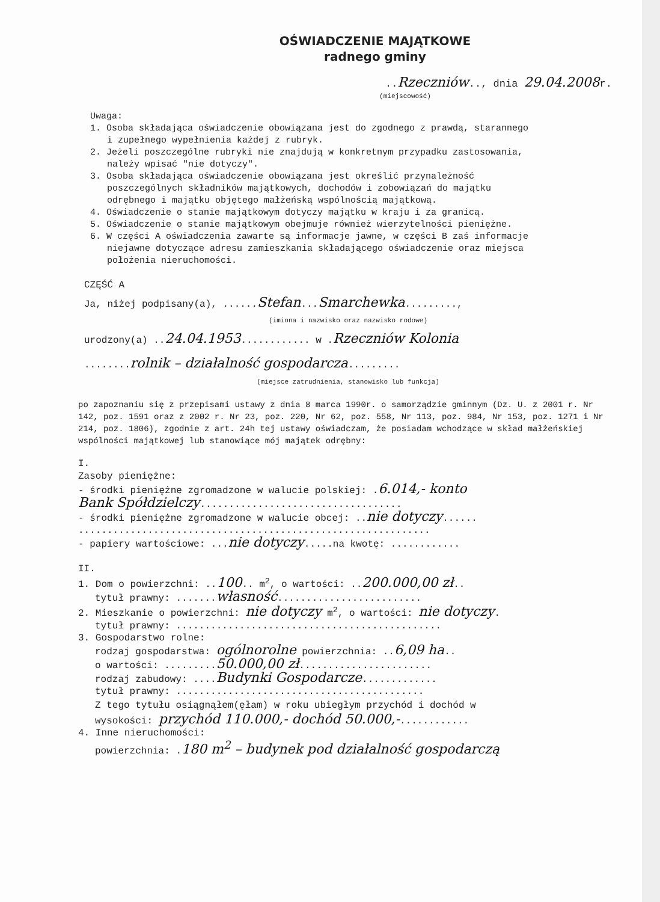OŚWIADCZENIE MAJĄTKOWE
radnego gminy
..Rzeczniów.., dnia 29.04.2008r.
(miejscowość)
Uwaga:
1. Osoba składająca oświadczenie obowiązana jest do zgodnego z prawdą, starannego
i zupełnego wypełnienia każdej z rubryk.
2. Jeżeli poszczególne rubryki nie znajdują w konkretnym przypadku zastosowania,
należy wpisać "nie dotyczy".
3. Osoba składająca oświadczenie obowiązana jest określić przynależność
poszczególnych składników majątkowych, dochodów i zobowiązań do majątku
odrębnego i majątku objętego małżeńską wspólnością majątkową.
4. Oświadczenie o stanie majątkowym dotyczy majątku w kraju i za granicą.
5. Oświadczenie o stanie majątkowym obejmuje również wierzytelności pieniężne.
6. W części A oświadczenia zawarte są informacje jawne, w części B zaś informacje
niejawne dotyczące adresu zamieszkania składającego oświadczenie oraz miejsca
położenia nieruchomości.
CZĘŚĆ A
Ja, niżej podpisany(a), ......Stefan...Smarchewka.........,
(imiona i nazwisko oraz nazwisko rodowe)
urodzony(a) ..24.04.1953............ w .Rzeczniów Kolonia
........rolnik – działalność gospodarcza.........
(miejsce zatrudnienia, stanowisko lub funkcja)
po zapoznaniu się z przepisami ustawy z dnia 8 marca 1990r. o samorządzie gminnym (Dz. U. z 2001 r. Nr 142, poz. 1591 oraz z 2002 r. Nr 23, poz. 220, Nr 62, poz. 558, Nr 113, poz. 984, Nr 153, poz. 1271 i Nr 214, poz. 1806), zgodnie z art. 24h tej ustawy oświadczam, że posiadam wchodzące w skład małżeńskiej wspólności majątkowej lub stanowiące mój majątek odrębny:
I.
Zasoby pieniężne:
- środki pieniężne zgromadzone w walucie polskiej: .6.014,- konto
Bank Spółdzielczy...................................
- środki pieniężne zgromadzone w walucie obcej: ..nie dotyczy......
.............................................................
- papiery wartościowe: ...nie dotyczy.....na kwotę: ............
II.
1. Dom o powierzchni: ..100.. m<sup>2</sup>, o wartości: ..200.000,00 zł..
tytuł prawny: .......własność.........................
2. Mieszkanie o powierzchni: nie dotyczy m<sup>2</sup>, o wartości: nie dotyczy.
tytuł prawny: ..............................................
3. Gospodarstwo rolne:
rodzaj gospodarstwa: ogólnorolne powierzchnia: ..6,09 ha..
o wartości: .........50.000,00 zł.......................
rodzaj zabudowy: ....Budynki Gospodarcze.............
tytuł prawny: ...........................................
Z tego tytułu osiągnąłem(ęłam) w roku ubiegłym przychód i dochód w
wysokości: przychód 110.000,- dochód 50.000,-............
4. Inne nieruchomości:
powierzchnia: .180 m<sup>2</sup> – budynek pod działalność gospodarczą